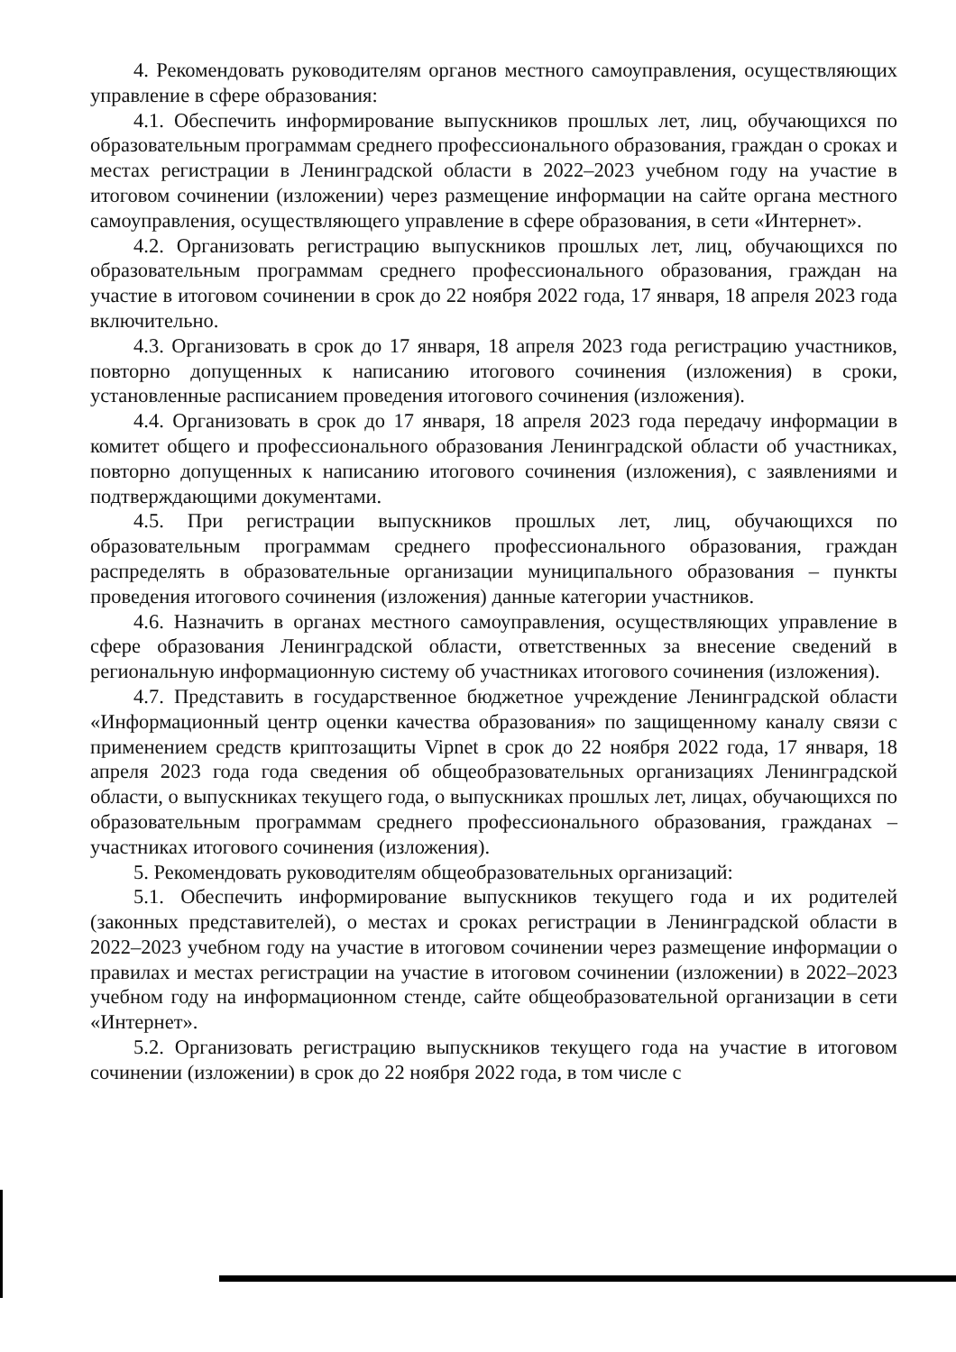4. Рекомендовать руководителям органов местного самоуправления, осуществляющих управление в сфере образования:
4.1. Обеспечить информирование выпускников прошлых лет, лиц, обучающихся по образовательным программам среднего профессионального образования, граждан о сроках и местах регистрации в Ленинградской области в 2022–2023 учебном году на участие в итоговом сочинении (изложении) через размещение информации на сайте органа местного самоуправления, осуществляющего управление в сфере образования, в сети «Интернет».
4.2. Организовать регистрацию выпускников прошлых лет, лиц, обучающихся по образовательным программам среднего профессионального образования, граждан на участие в итоговом сочинении в срок до 22 ноября 2022 года, 17 января, 18 апреля 2023 года включительно.
4.3. Организовать в срок до 17 января, 18 апреля 2023 года регистрацию участников, повторно допущенных к написанию итогового сочинения (изложения) в сроки, установленные расписанием проведения итогового сочинения (изложения).
4.4. Организовать в срок до 17 января, 18 апреля 2023 года передачу информации в комитет общего и профессионального образования Ленинградской области об участниках, повторно допущенных к написанию итогового сочинения (изложения), с заявлениями и подтверждающими документами.
4.5. При регистрации выпускников прошлых лет, лиц, обучающихся по образовательным программам среднего профессионального образования, граждан распределять в образовательные организации муниципального образования – пункты проведения итогового сочинения (изложения) данные категории участников.
4.6. Назначить в органах местного самоуправления, осуществляющих управление в сфере образования Ленинградской области, ответственных за внесение сведений в региональную информационную систему об участниках итогового сочинения (изложения).
4.7. Представить в государственное бюджетное учреждение Ленинградской области «Информационный центр оценки качества образования» по защищенному каналу связи с применением средств криптозащиты Vipnet в срок до 22 ноября 2022 года, 17 января, 18 апреля 2023 года года сведения об общеобразовательных организациях Ленинградской области, о выпускниках текущего года, о выпускниках прошлых лет, лицах, обучающихся по образовательным программам среднего профессионального образования, гражданах – участниках итогового сочинения (изложения).
5. Рекомендовать руководителям общеобразовательных организаций:
5.1. Обеспечить информирование выпускников текущего года и их родителей (законных представителей), о местах и сроках регистрации в Ленинградской области в 2022–2023 учебном году на участие в итоговом сочинении через размещение информации о правилах и местах регистрации на участие в итоговом сочинении (изложении) в 2022–2023 учебном году на информационном стенде, сайте общеобразовательной организации в сети «Интернет».
5.2. Организовать регистрацию выпускников текущего года на участие в итоговом сочинении (изложении) в срок до 22 ноября 2022 года, в том числе с